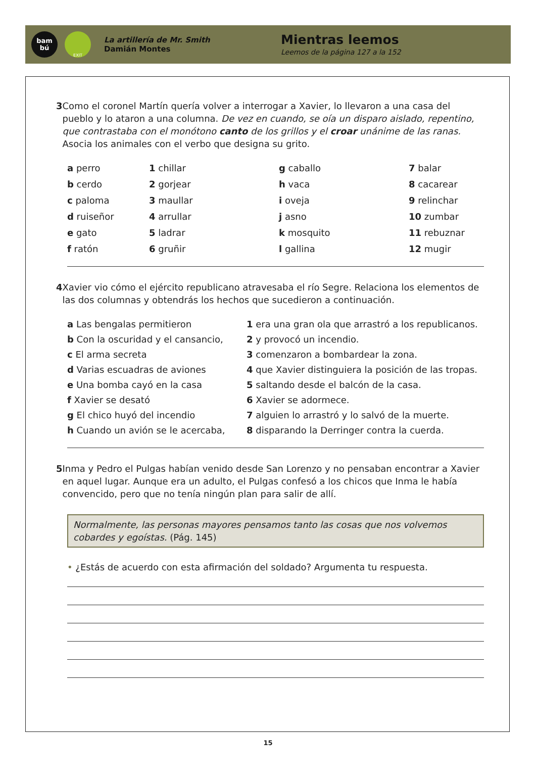bam
bú
EXIT
La artillería de Mr. Smith
Damián Montes
Mientras leemos
Leemos de la página 127 a la 152
3 Como el coronel Martín quería volver a interrogar a Xavier, lo llevaron a una casa del pueblo y lo ataron a una columna. De vez en cuando, se oía un disparo aislado, repentino, que contrastaba con el monótono canto de los grillos y el croar unánime de las ranas. Asocia los animales con el verbo que designa su grito.
a perro
1 chillar
g caballo
7 balar
b cerdo
2 gorjear
h vaca
8 cacarear
c paloma
3 maullar
i oveja
9 relinchar
d ruiseñor
4 arrullar
j asno
10 zumbar
e gato
5 ladrar
k mosquito
11 rebuznar
f ratón
6 gruñir
l gallina
12 mugir
4 Xavier vio cómo el ejército republicano atravesaba el río Segre. Relaciona los elementos de las dos columnas y obtendrás los hechos que sucedieron a continuación.
a Las bengalas permitieron
1 era una gran ola que arrastró a los republicanos.
b Con la oscuridad y el cansancio,
2 y provocó un incendio.
c El arma secreta
3 comenzaron a bombardear la zona.
d Varias escuadras de aviones
4 que Xavier distinguiera la posición de las tropas.
e Una bomba cayó en la casa
5 saltando desde el balcón de la casa.
f Xavier se desató
6 Xavier se adormece.
g El chico huyó del incendio
7 alguien lo arrastró y lo salvó de la muerte.
h Cuando un avión se le acercaba,
8 disparando la Derringer contra la cuerda.
5 Inma y Pedro el Pulgas habían venido desde San Lorenzo y no pensaban encontrar a Xavier en aquel lugar. Aunque era un adulto, el Pulgas confesó a los chicos que Inma le había convencido, pero que no tenía ningún plan para salir de allí.
Normalmente, las personas mayores pensamos tanto las cosas que nos volvemos cobardes y egoístas. (Pág. 145)
• ¿Estás de acuerdo con esta afirmación del soldado? Argumenta tu respuesta.
15